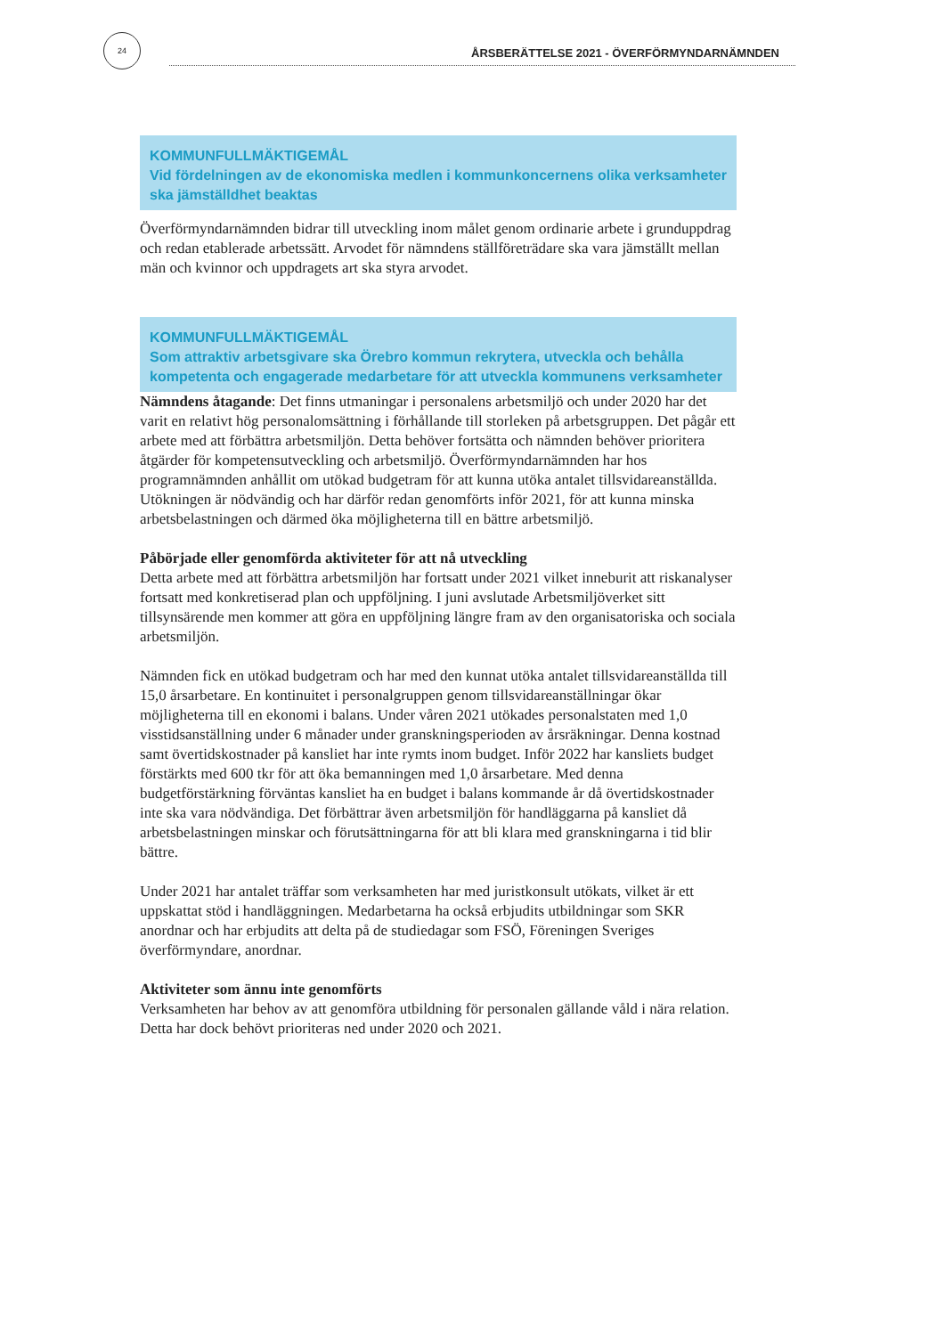24
ÅRSBERÄTTELSE 2021 - ÖVERFÖRMYNDARNÄMNDEN
KOMMUNFULLMÄKTIGEMÅL
Vid fördelningen av de ekonomiska medlen i kommunkoncernens olika verksamheter ska jämställdhet beaktas
Överförmyndarnämnden bidrar till utveckling inom målet genom ordinarie arbete i grunduppdrag och redan etablerade arbetssätt. Arvodet för nämndens ställföreträdare ska vara jämställt mellan män och kvinnor och uppdragets art ska styra arvodet.
KOMMUNFULLMÄKTIGEMÅL
Som attraktiv arbetsgivare ska Örebro kommun rekrytera, utveckla och behålla kompetenta och engagerade medarbetare för att utveckla kommunens verksamheter
Nämndens åtagande: Det finns utmaningar i personalens arbetsmiljö och under 2020 har det varit en relativt hög personalomsättning i förhållande till storleken på arbetsgruppen. Det pågår ett arbete med att förbättra arbetsmiljön. Detta behöver fortsätta och nämnden behöver prioritera åtgärder för kompetensutveckling och arbetsmiljö. Överförmyndarnämnden har hos programnämnden anhållit om utökad budgetram för att kunna utöka antalet tillsvidareanställda. Utökningen är nödvändig och har därför redan genomförts inför 2021, för att kunna minska arbetsbelastningen och därmed öka möjligheterna till en bättre arbetsmiljö.
Påbörjade eller genomförda aktiviteter för att nå utveckling
Detta arbete med att förbättra arbetsmiljön har fortsatt under 2021 vilket inneburit att riskanalyser fortsatt med konkretiserad plan och uppföljning. I juni avslutade Arbetsmiljöverket sitt tillsynsärende men kommer att göra en uppföljning längre fram av den organisatoriska och sociala arbetsmiljön.
Nämnden fick en utökad budgetram och har med den kunnat utöka antalet tillsvidareanställda till 15,0 årsarbetare. En kontinuitet i personalgruppen genom tillsvidareanställningar ökar möjligheterna till en ekonomi i balans. Under våren 2021 utökades personalstaten med 1,0 visstidsanställning under 6 månader under granskningsperioden av årsräkningar. Denna kostnad samt övertidskostnader på kansliet har inte rymts inom budget. Inför 2022 har kansliets budget förstärkts med 600 tkr för att öka bemanningen med 1,0 årsarbetare. Med denna budgetförstärkning förväntas kansliet ha en budget i balans kommande år då övertidskostnader inte ska vara nödvändiga. Det förbättrar även arbetsmiljön för handläggarna på kansliet då arbetsbelastningen minskar och förutsättningarna för att bli klara med granskningarna i tid blir bättre.
Under 2021 har antalet träffar som verksamheten har med juristkonsult utökats, vilket är ett uppskattat stöd i handläggningen. Medarbetarna ha också erbjudits utbildningar som SKR anordnar och har erbjudits att delta på de studiedagar som FSÖ, Föreningen Sveriges överförmyndare, anordnar.
Aktiviteter som ännu inte genomförts
Verksamheten har behov av att genomföra utbildning för personalen gällande våld i nära relation. Detta har dock behövt prioriteras ned under 2020 och 2021.